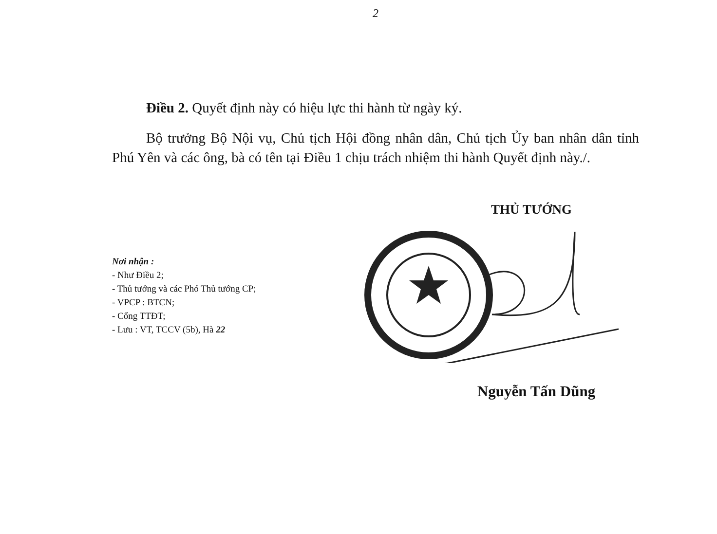2
Điều 2. Quyết định này có hiệu lực thi hành từ ngày ký.
Bộ trưởng Bộ Nội vụ, Chủ tịch Hội đồng nhân dân, Chủ tịch Ủy ban nhân dân tỉnh Phú Yên và các ông, bà có tên tại Điều 1 chịu trách nhiệm thi hành Quyết định này./.
Nơi nhận :
- Như Điều 2;
- Thủ tướng và các Phó Thủ tướng CP;
- VPCP : BTCN;
- Cổng TTĐT;
- Lưu : VT, TCCV (5b), Hà 22
THỦ TƯỚNG
Nguyễn Tấn Dũng